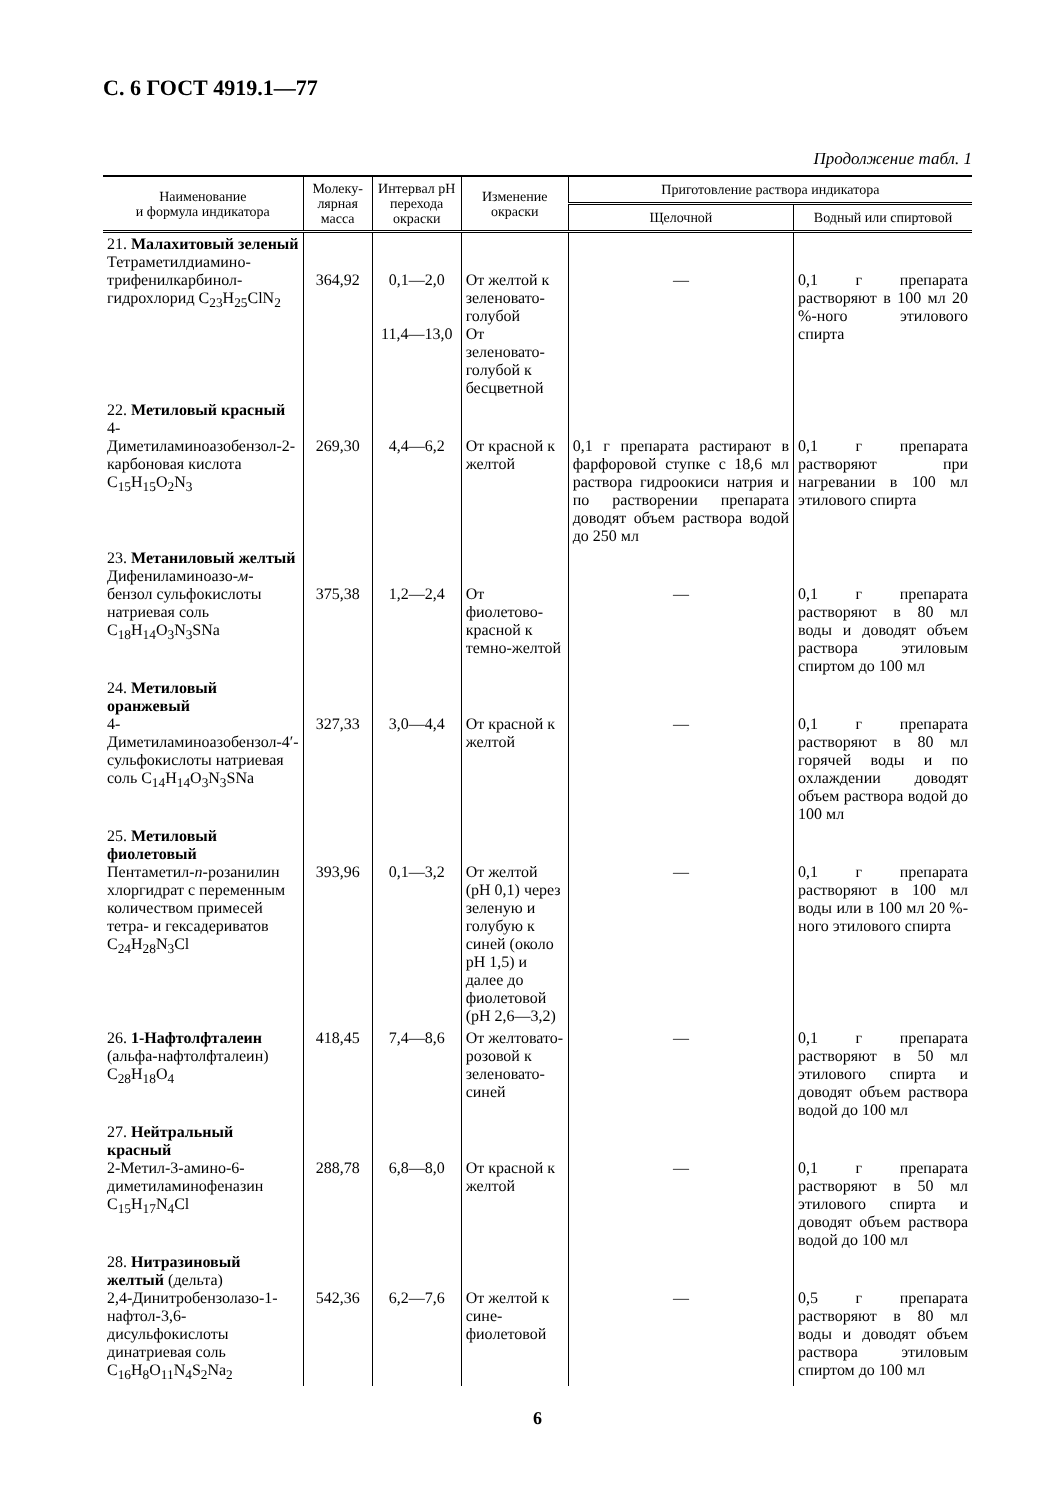С. 6 ГОСТ 4919.1—77
Продолжение табл. 1
| Наименование и формула индикатора | Молеку- лярная масса | Интервал рН перехода окраски | Изменение окраски | Приготовление раствора индикатора | |
| --- | --- | --- | --- | --- | --- |
| | | | | Щелочной | Водный или спиртовой |
| 21. Малахитовый зеленый Тетраметилдиамино-трифенилкарбинол-гидрохлорид C<sub>23</sub>H<sub>25</sub>ClN<sub>2</sub> | 364,92 | 0,1—2,0 11,4—13,0 | От желтой к зеленовато-голубой От зеленовато-голубой к бесцветной | — | 0,1 г препарата растворяют в 100 мл 20 %-ного этилового спирта |
| 22. Метиловый красный 4-Диметиламиноазобензол-2-карбоновая кислота C<sub>15</sub>H<sub>15</sub>O<sub>2</sub>N<sub>3</sub> | 269,30 | 4,4—6,2 | От красной к желтой | 0,1 г препарата растирают в фарфоровой ступке с 18,6 мл раствора гидроокиси натрия и по растворении препарата доводят объем раствора водой до 250 мл | 0,1 г препарата растворяют при нагревании в 100 мл этилового спирта |
| 23. Метаниловый желтый Дифениламиноазо- м -бензол сульфокислоты натриевая соль C<sub>18</sub>H<sub>14</sub>O<sub>3</sub>N<sub>3</sub>SNa | 375,38 | 1,2—2,4 | От фиолетово-красной к темно-желтой | — | 0,1 г препарата растворяют в 80 мл воды и доводят объем раствора этиловым спиртом до 100 мл |
| 24. Метиловый оранжевый 4-Диметиламиноазобензол-4′-сульфокислоты натриевая соль C<sub>14</sub>H<sub>14</sub>O<sub>3</sub>N<sub>3</sub>SNa | 327,33 | 3,0—4,4 | От красной к желтой | — | 0,1 г препарата растворяют в 80 мл горячей воды и по охлаждении доводят объем раствора водой до 100 мл |
| 25. Метиловый фиолетовый Пентаметил- п -розанилин хлоргидрат с переменным количеством примесей тетра- и гексадериватов C<sub>24</sub>H<sub>28</sub>N<sub>3</sub>Cl | 393,96 | 0,1—3,2 | От желтой (рН 0,1) через зеленую и голубую к синей (около рН 1,5) и далее до фиолетовой (рН 2,6—3,2) | — | 0,1 г препарата растворяют в 100 мл воды или в 100 мл 20 %-ного этилового спирта |
| 26. 1-Нафтолфталеин (альфа-нафтолфталеин) C<sub>28</sub>H<sub>18</sub>O<sub>4</sub> | 418,45 | 7,4—8,6 | От желтовато-розовой к зеленовато-синей | — | 0,1 г препарата растворяют в 50 мл этилового спирта и доводят объем раствора водой до 100 мл |
| 27. Нейтральный красный 2-Метил-3-амино-6-диметиламинофеназин C<sub>15</sub>H<sub>17</sub>N<sub>4</sub>Cl | 288,78 | 6,8—8,0 | От красной к желтой | — | 0,1 г препарата растворяют в 50 мл этилового спирта и доводят объем раствора водой до 100 мл |
| 28. Нитразиновый желтый (дельта) 2,4-Динитробензолазо-1-нафтол-3,6-дисульфокислоты динатриевая соль C<sub>16</sub>H<sub>8</sub>O<sub>11</sub>N<sub>4</sub>S<sub>2</sub>Na<sub>2</sub> | 542,36 | 6,2—7,6 | От желтой к сине-фиолетовой | — | 0,5 г препарата растворяют в 80 мл воды и доводят объем раствора этиловым спиртом до 100 мл |
6